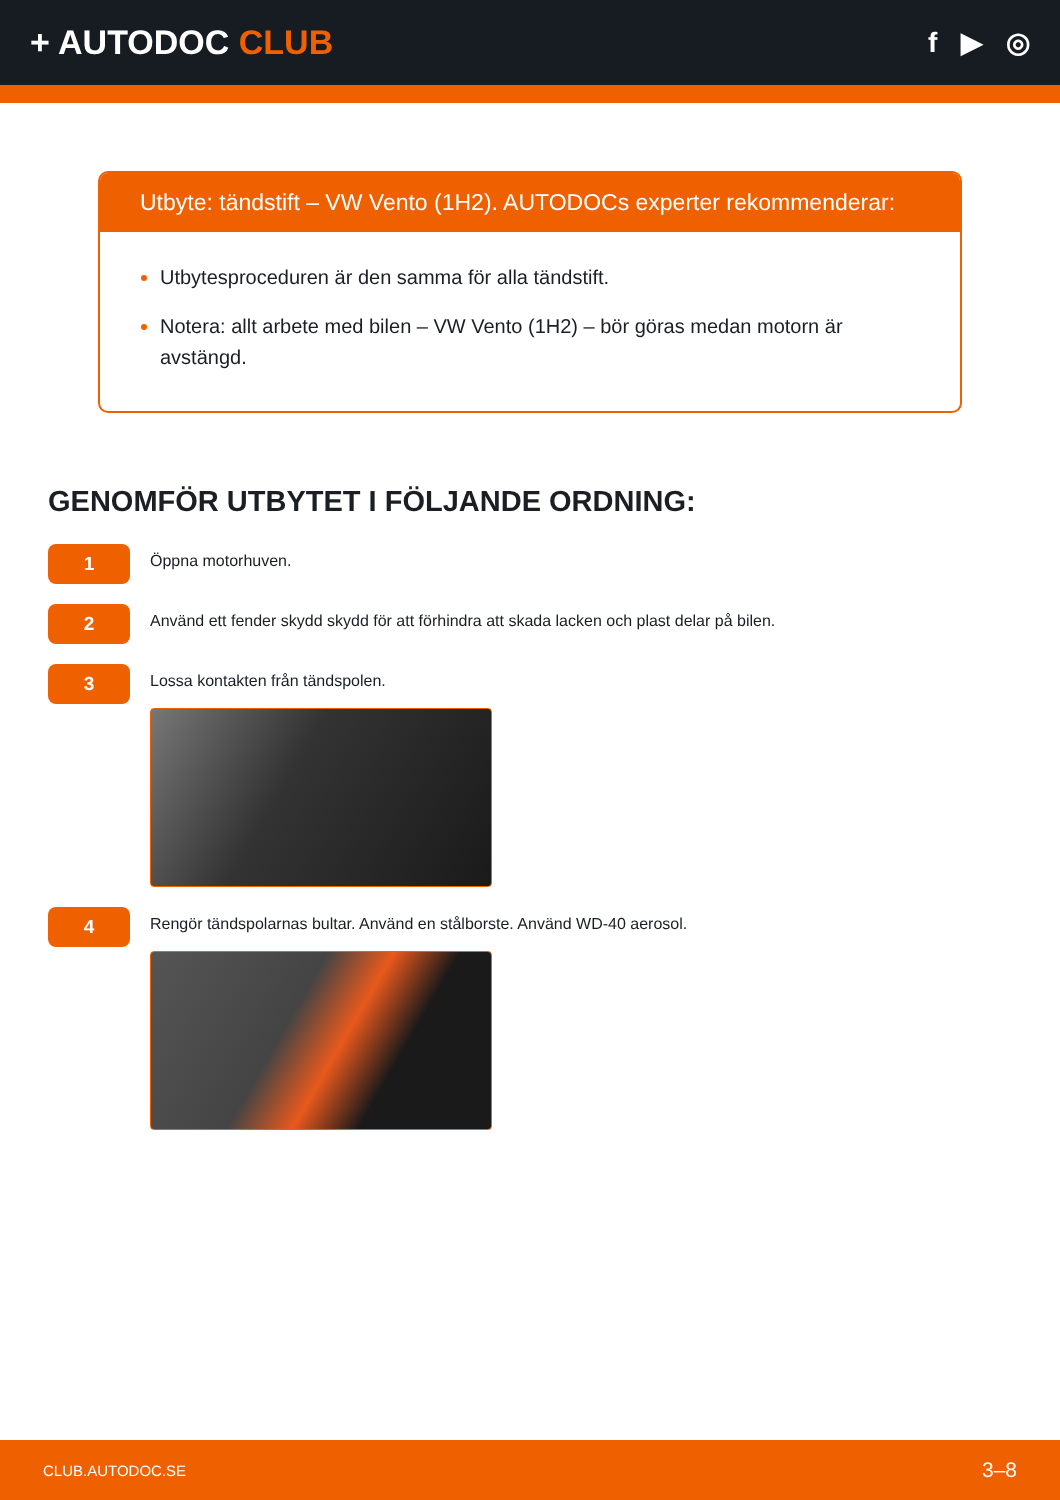+ AUTODOC CLUB
f ▶ ◎
Utbyte: tändstift – VW Vento (1H2). AUTODOCs experter rekommenderar:
Utbytesproceduren är den samma för alla tändstift.
Notera: allt arbete med bilen – VW Vento (1H2) – bör göras medan motorn är avstängd.
GENOMFÖR UTBYTET I FÖLJANDE ORDNING:
1
Öppna motorhuven.
2
Använd ett fender skydd skydd för att förhindra att skada lacken och plast delar på bilen.
3
Lossa kontakten från tändspolen.
4
Rengör tändspolarnas bultar. Använd en stålborste. Använd WD-40 aerosol.
CLUB.AUTODOC.SE 3–8